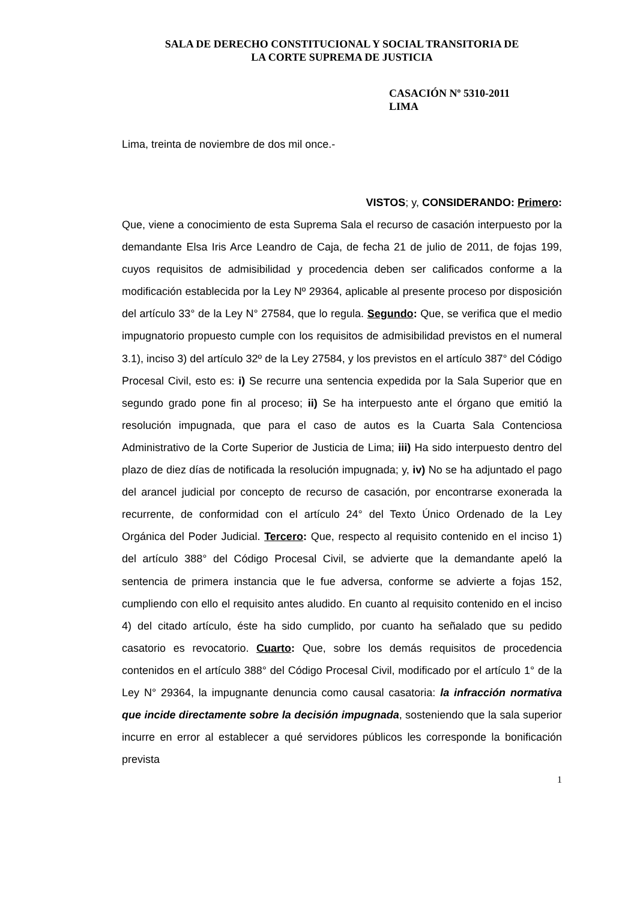SALA DE DERECHO CONSTITUCIONAL Y SOCIAL TRANSITORIA DE
LA CORTE SUPREMA DE JUSTICIA
CASACIÓN Nº 5310-2011
LIMA
Lima, treinta de noviembre de dos mil once.-
VISTOS; y, CONSIDERANDO: Primero:
Que, viene a conocimiento de esta Suprema Sala el recurso de casación interpuesto por la demandante Elsa Iris Arce Leandro de Caja, de fecha 21 de julio de 2011, de fojas 199, cuyos requisitos de admisibilidad y procedencia deben ser calificados conforme a la modificación establecida por la Ley Nº 29364, aplicable al presente proceso por disposición del artículo 33° de la Ley N° 27584, que lo regula. Segundo: Que, se verifica que el medio impugnatorio propuesto cumple con los requisitos de admisibilidad previstos en el numeral 3.1), inciso 3) del artículo 32º de la Ley 27584, y los previstos en el artículo 387° del Código Procesal Civil, esto es: i) Se recurre una sentencia expedida por la Sala Superior que en segundo grado pone fin al proceso; ii) Se ha interpuesto ante el órgano que emitió la resolución impugnada, que para el caso de autos es la Cuarta Sala Contenciosa Administrativo de la Corte Superior de Justicia de Lima; iii) Ha sido interpuesto dentro del plazo de diez días de notificada la resolución impugnada; y, iv) No se ha adjuntado el pago del arancel judicial por concepto de recurso de casación, por encontrarse exonerada la recurrente, de conformidad con el artículo 24° del Texto Único Ordenado de la Ley Orgánica del Poder Judicial. Tercero: Que, respecto al requisito contenido en el inciso 1) del artículo 388° del Código Procesal Civil, se advierte que la demandante apeló la sentencia de primera instancia que le fue adversa, conforme se advierte a fojas 152, cumpliendo con ello el requisito antes aludido. En cuanto al requisito contenido en el inciso 4) del citado artículo, éste ha sido cumplido, por cuanto ha señalado que su pedido casatorio es revocatorio. Cuarto: Que, sobre los demás requisitos de procedencia contenidos en el artículo 388° del Código Procesal Civil, modificado por el artículo 1° de la Ley N° 29364, la impugnante denuncia como causal casatoria: la infracción normativa que incide directamente sobre la decisión impugnada, sosteniendo que la sala superior incurre en error al establecer a qué servidores públicos les corresponde la bonificación prevista
1